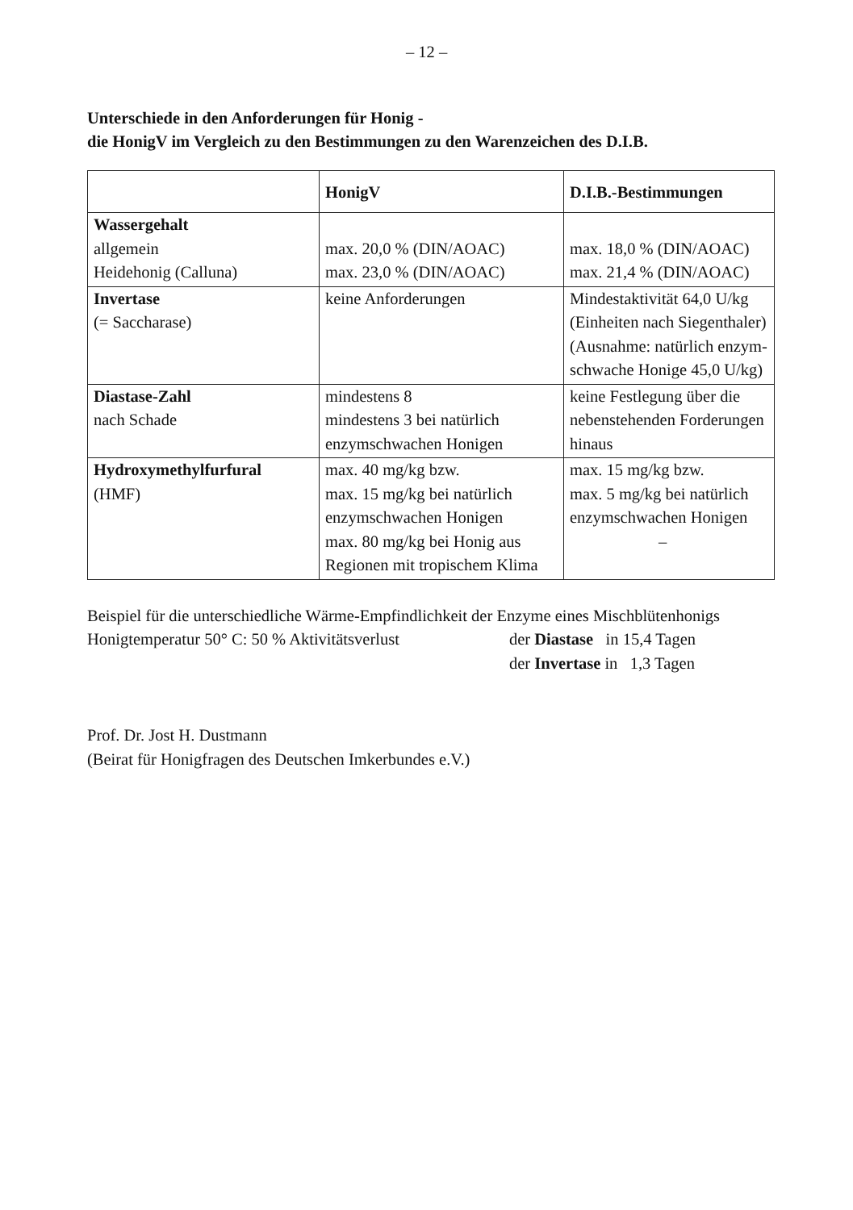– 12 –
Unterschiede in den Anforderungen für Honig -
die HonigV im Vergleich zu den Bestimmungen zu den Warenzeichen des D.I.B.
| | HonigV | D.I.B.-Bestimmungen |
| --- | --- | --- |
| Wassergehalt allgemein Heidehonig (Calluna) | max. 20,0 % (DIN/AOAC) max. 23,0 % (DIN/AOAC) | max. 18,0 % (DIN/AOAC) max. 21,4 % (DIN/AOAC) |
| Invertase (= Saccharase) | keine Anforderungen | Mindestaktivität 64,0 U/kg (Einheiten nach Siegenthaler) (Ausnahme: natürlich enzym- schwache Honige 45,0 U/kg) |
| Diastase-Zahl nach Schade | mindestens 8 mindestens 3 bei natürlich enzymschwachen Honigen | keine Festlegung über die nebenstehenden Forderungen hinaus |
| Hydroxymethylfurfural (HMF) | max. 40 mg/kg bzw. max. 15 mg/kg bei natürlich enzymschwachen Honigen max. 80 mg/kg bei Honig aus Regionen mit tropischem Klima | max. 15 mg/kg bzw. max. 5 mg/kg bei natürlich enzymschwachen Honigen – |
Beispiel für die unterschiedliche Wärme-Empfindlichkeit der Enzyme eines Mischblütenhonigs
Honigtemperatur 50° C: 50 % Aktivitätsverlust der Diastase in 15,4 Tagen
der Invertase in 1,3 Tagen
Prof. Dr. Jost H. Dustmann
(Beirat für Honigfragen des Deutschen Imkerbundes e.V.)